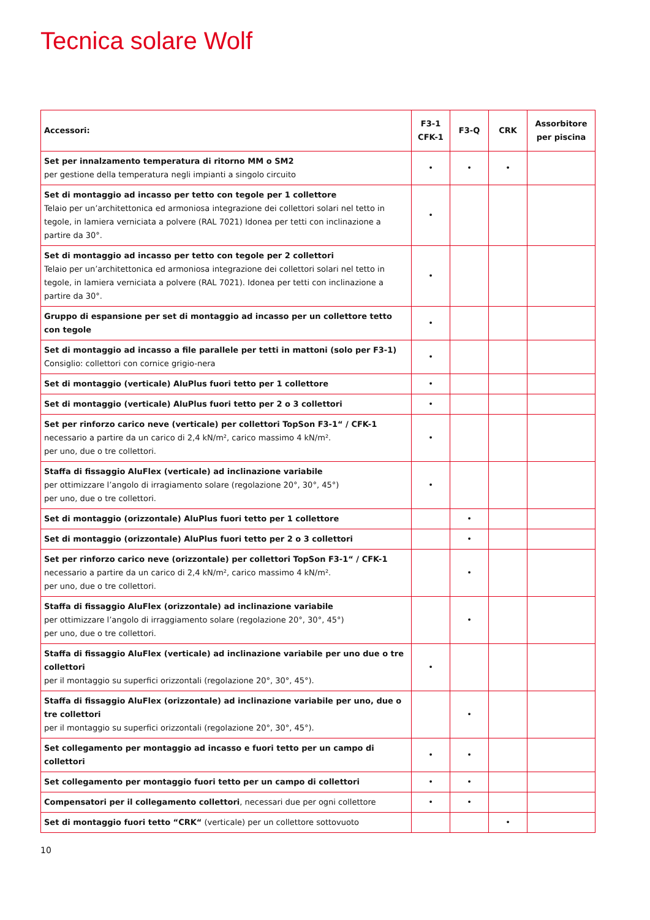Tecnica solare Wolf
| Accessori: | F3-1 CFK-1 | F3-Q | CRK | Assorbitore per piscina |
| --- | --- | --- | --- | --- |
| Set per innalzamento temperatura di ritorno MM o SM2 per gestione della temperatura negli impianti a singolo circuito | • | • | • | |
| Set di montaggio ad incasso per tetto con tegole per 1 collettore Telaio per un’architettonica ed armoniosa integrazione dei collettori solari nel tetto in tegole, in lamiera verniciata a polvere (RAL 7021) Idonea per tetti con inclinazione a partire da 30°. | • | | | |
| Set di montaggio ad incasso per tetto con tegole per 2 collettori Telaio per un’architettonica ed armoniosa integrazione dei collettori solari nel tetto in tegole, in lamiera verniciata a polvere (RAL 7021). Idonea per tetti con inclinazione a partire da 30°. | • | | | |
| Gruppo di espansione per set di montaggio ad incasso per un collettore tetto con tegole | • | | | |
| Set di montaggio ad incasso a file parallele per tetti in mattoni (solo per F3-1) Consiglio: collettori con cornice grigio-nera | • | | | |
| Set di montaggio (verticale) AluPlus fuori tetto per 1 collettore | • | | | |
| Set di montaggio (verticale) AluPlus fuori tetto per 2 o 3 collettori | • | | | |
| Set per rinforzo carico neve (verticale) per collettori TopSon F3-1“ / CFK-1 necessario a partire da un carico di 2,4 kN/m², carico massimo 4 kN/m². per uno, due o tre collettori. | • | | | |
| Staffa di fissaggio AluFlex (verticale) ad inclinazione variabile per ottimizzare l’angolo di irragiamento solare (regolazione 20°, 30°, 45°) per uno, due o tre collettori. | • | | | |
| Set di montaggio (orizzontale) AluPlus fuori tetto per 1 collettore | | • | | |
| Set di montaggio (orizzontale) AluPlus fuori tetto per 2 o 3 collettori | | • | | |
| Set per rinforzo carico neve (orizzontale) per collettori TopSon F3-1“ / CFK-1 necessario a partire da un carico di 2,4 kN/m², carico massimo 4 kN/m². per uno, due o tre collettori. | | • | | |
| Staffa di fissaggio AluFlex (orizzontale) ad inclinazione variabile per ottimizzare l’angolo di irraggiamento solare (regolazione 20°, 30°, 45°) per uno, due o tre collettori. | | • | | |
| Staffa di fissaggio AluFlex (verticale) ad inclinazione variabile per uno due o tre collettori per il montaggio su superfici orizzontali (regolazione 20°, 30°, 45°). | • | | | |
| Staffa di fissaggio AluFlex (orizzontale) ad inclinazione variabile per uno, due o tre collettori per il montaggio su superfici orizzontali (regolazione 20°, 30°, 45°). | | • | | |
| Set collegamento per montaggio ad incasso e fuori tetto per un campo di collettori | • | • | | |
| Set collegamento per montaggio fuori tetto per un campo di collettori | • | • | | |
| Compensatori per il collegamento collettori , necessari due per ogni collettore | • | • | | |
| Set di montaggio fuori tetto “CRK“ (verticale) per un collettore sottovuoto | | | • | |
10